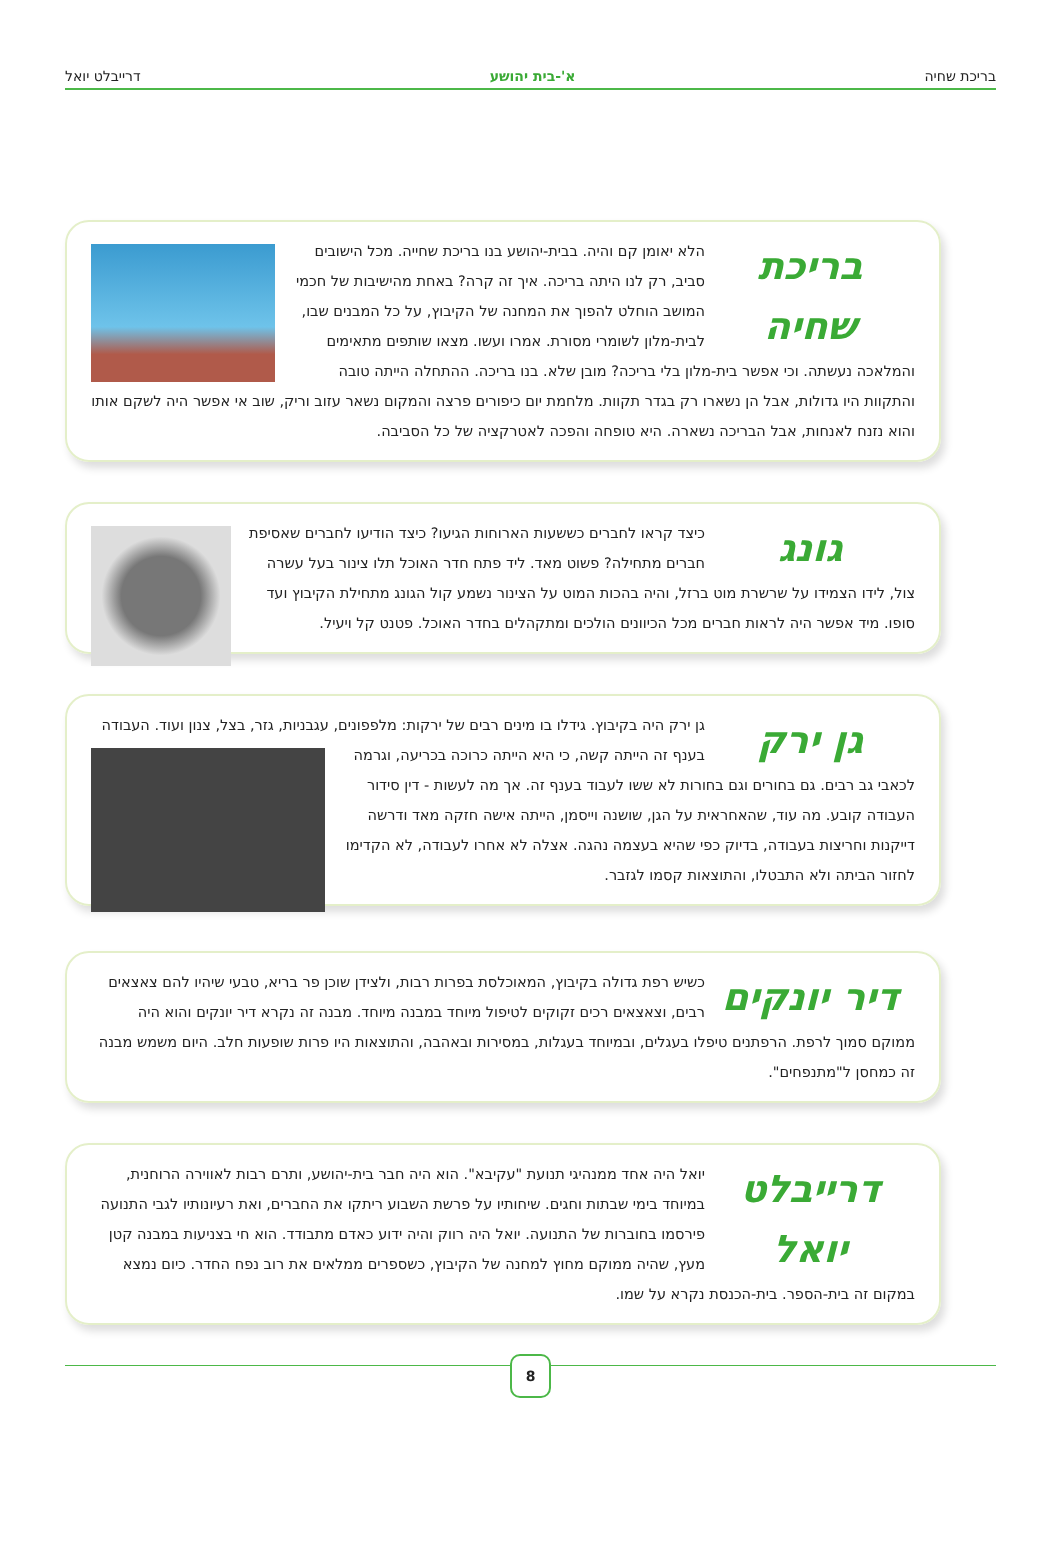בריכת שחיה א'-בית יהושע דרייבלט יואל
בריכת שחיה
הלא יאומן קם והיה. בבית-יהושע בנו בריכת שחייה. מכל הישובים סביב, רק לנו היתה בריכה. איך זה קרה? באחת מהישיבות של חכמי המושב הוחלט להפוך את המחנה של הקיבוץ, על כל המבנים שבו, לבית-מלון לשומרי מסורת. אמרו ועשו. מצאו שותפים מתאימים והמלאכה נעשתה. וכי אפשר בית-מלון בלי בריכה? מובן שלא. בנו בריכה. ההתחלה הייתה טובה והתקוות היו גדולות, אבל הן נשארו רק בגדר תקוות. מלחמת יום כיפורים פרצה והמקום נשאר עזוב וריק, שוב אי אפשר היה לשקם אותו והוא נזנח לאנחות, אבל הבריכה נשארה. היא טופחה והפכה לאטרקציה של כל הסביבה.
גונג
כיצד קראו לחברים כששעות הארוחות הגיעו? כיצד הודיעו לחברים שאסיפת חברים מתחילה? פשוט מאד. ליד פתח חדר האוכל תלו צינור בעל עשרה צול, לידו הצמידו על שרשרת מוט ברזל, והיה בהכות המוט על הצינור נשמע קול הגונג מתחילת הקיבוץ ועד סופו. מיד אפשר היה לראות חברים מכל הכיוונים הולכים ומתקהלים בחדר האוכל. פטנט קל ויעיל.
גן ירק
גן ירק היה בקיבוץ. גידלו בו מינים רבים של ירקות: מלפפונים, עגבניות, גזר, בצל, צנון ועוד.
העבודה בענף זה הייתה קשה, כי היא הייתה כרוכה בכריעה, וגרמה לכאבי גב רבים. גם בחורים וגם בחורות לא ששו לעבוד בענף זה. אך מה לעשות - דין סידור העבודה קובע. מה עוד, שהאחראית על הגן, שושנה וייסמן, הייתה אישה חזקה מאד ודרשה דייקנות וחריצות בעבודה, בדיוק כפי שהיא בעצמה נהגה. אצלה לא אחרו לעבודה, לא הקדימו לחזור הביתה ולא התבטלו, והתוצאות קסמו לגזבר.
דיר יונקים
כשיש רפת גדולה בקיבוץ, המאוכלסת בפרות רבות, ולצידן שוכן פר בריא, טבעי שיהיו להם צאצאים רבים, וצאצאים רכים זקוקים לטיפול מיוחד במבנה מיוחד. מבנה זה נקרא דיר יונקים והוא היה ממוקם סמוך לרפת. הרפתנים טיפלו בעגלים, ובמיוחד בעגלות, במסירות ובאהבה, והתוצאות היו פרות שופעות חלב. היום משמש מבנה זה כמחסן ל"מתנפחים".
דרייבלט יואל
יואל היה אחד ממנהיגי תנועת "עקיבא". הוא היה חבר בית-יהושע, ותרם רבות לאווירה הרוחנית, במיוחד בימי שבתות וחגים. שיחותיו על פרשת השבוע ריתקו את החברים, ואת רעיונותיו לגבי התנועה פירסמו בחוברות של התנועה. יואל היה רווק והיה ידוע כאדם מתבודד. הוא חי בצניעות במבנה קטן מעץ, שהיה ממוקם מחוץ למחנה של הקיבוץ, כשספרים ממלאים את רוב נפח החדר. כיום נמצא במקום זה בית-הספר. בית-הכנסת נקרא על שמו.
8